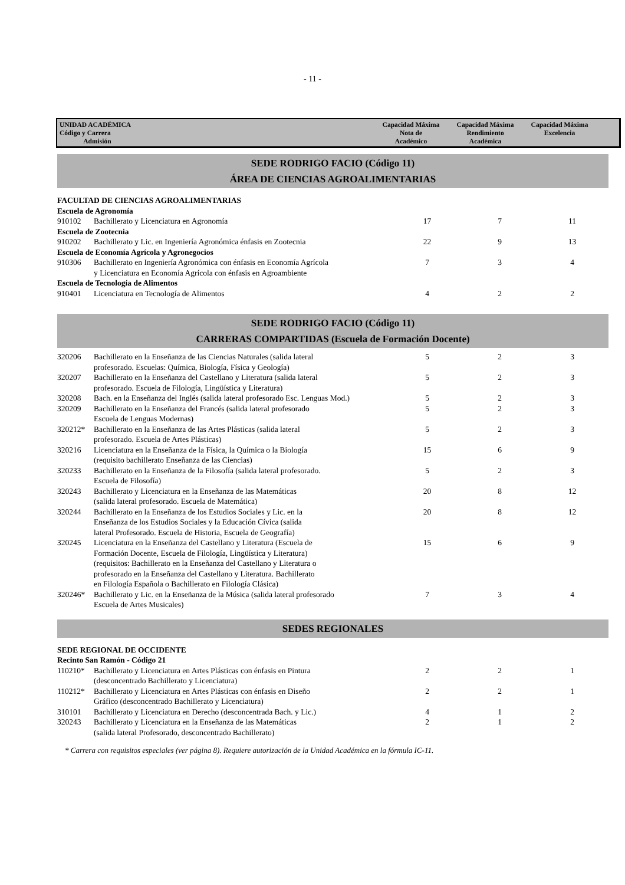- 11 -
| UNIDAD ACADÉMICA Código y Carrera Admisión | Capacidad Máxima Nota de Académico | Capacidad Máxima Rendimiento Académica | Capacidad Máxima Excelencia | |
SEDE RODRIGO FACIO (Código 11)
ÁREA DE CIENCIAS AGROALIMENTARIAS
| FACULTAD DE CIENCIAS AGROALIMENTARIAS | | | | |
| Escuela de Agronomía | | | | |
| 910102 | Bachillerato y Licenciatura en Agronomía | 17 | 7 | 11 |
| Escuela de Zootecnia | | | | |
| 910202 | Bachillerato y Lic. en Ingeniería Agronómica énfasis en Zootecnia | 22 | 9 | 13 |
| Escuela de Economía Agrícola y Agronegocios | | | | |
| 910306 | Bachillerato en Ingeniería Agronómica con énfasis en Economía Agrícola y Licenciatura en Economía Agrícola con énfasis en Agroambiente | 7 | 3 | 4 |
| Escuela de Tecnología de Alimentos | | | | |
| 910401 | Licenciatura en Tecnología de Alimentos | 4 | 2 | 2 |
SEDE RODRIGO FACIO (Código 11)
CARRERAS COMPARTIDAS (Escuela de Formación Docente)
| 320206 | Bachillerato en la Enseñanza de las Ciencias Naturales (salida lateral profesorado. Escuelas: Química, Biología, Física y Geología) | 5 | 2 | 3 |
| 320207 | Bachillerato en la Enseñanza del Castellano y Literatura (salida lateral profesorado. Escuela de Filología, Lingüística y Literatura) | 5 | 2 | 3 |
| 320208 | Bach. en la Enseñanza del Inglés (salida lateral profesorado Esc. Lenguas Mod.) | 5 | 2 | 3 |
| 320209 | Bachillerato en la Enseñanza del Francés (salida lateral profesorado Escuela de Lenguas Modernas) | 5 | 2 | 3 |
| 320212* | Bachillerato en la Enseñanza de las Artes Plásticas (salida lateral profesorado. Escuela de Artes Plásticas) | 5 | 2 | 3 |
| 320216 | Licenciatura en la Enseñanza de la Física, la Química o la Biología (requisito bachillerato Enseñanza de las Ciencias) | 15 | 6 | 9 |
| 320233 | Bachillerato en la Enseñanza de la Filosofía (salida lateral profesorado. Escuela de Filosofía) | 5 | 2 | 3 |
| 320243 | Bachillerato y Licenciatura en la Enseñanza de las Matemáticas (salida lateral profesorado. Escuela de Matemática) | 20 | 8 | 12 |
| 320244 | Bachillerato en la Enseñanza de los Estudios Sociales y Lic. en la Enseñanza de los Estudios Sociales y la Educación Cívica (salida lateral Profesorado. Escuela de Historia, Escuela de Geografía) | 20 | 8 | 12 |
| 320245 | Licenciatura en la Enseñanza del Castellano y Literatura (Escuela de Formación Docente, Escuela de Filología, Lingüística y Literatura) (requisitos: Bachillerato en la Enseñanza del Castellano y Literatura o profesorado en la Enseñanza del Castellano y Literatura. Bachillerato en Filología Española o Bachillerato en Filología Clásica) | 15 | 6 | 9 |
| 320246* | Bachillerato y Lic. en la Enseñanza de la Música (salida lateral profesorado Escuela de Artes Musicales) | 7 | 3 | 4 |
SEDES REGIONALES
| SEDE REGIONAL DE OCCIDENTE | | | | |
| Recinto San Ramón - Código 21 | | | | |
| 110210* | Bachillerato y Licenciatura en Artes Plásticas con énfasis en Pintura (desconcentrado Bachillerato y Licenciatura) | 2 | 2 | 1 |
| 110212* | Bachillerato y Licenciatura en Artes Plásticas con énfasis en Diseño Gráfico (desconcentrado Bachillerato y Licenciatura) | 2 | 2 | 1 |
| 310101 | Bachillerato y Licenciatura en Derecho (desconcentrada Bach. y Lic.) | 4 | 1 | 2 |
| 320243 | Bachillerato y Licenciatura en la Enseñanza de las Matemáticas (salida lateral Profesorado, desconcentrado Bachillerato) | 2 | 1 | 2 |
* Carrera con requisitos especiales (ver página 8). Requiere autorización de la Unidad Académica en la fórmula IC-11.